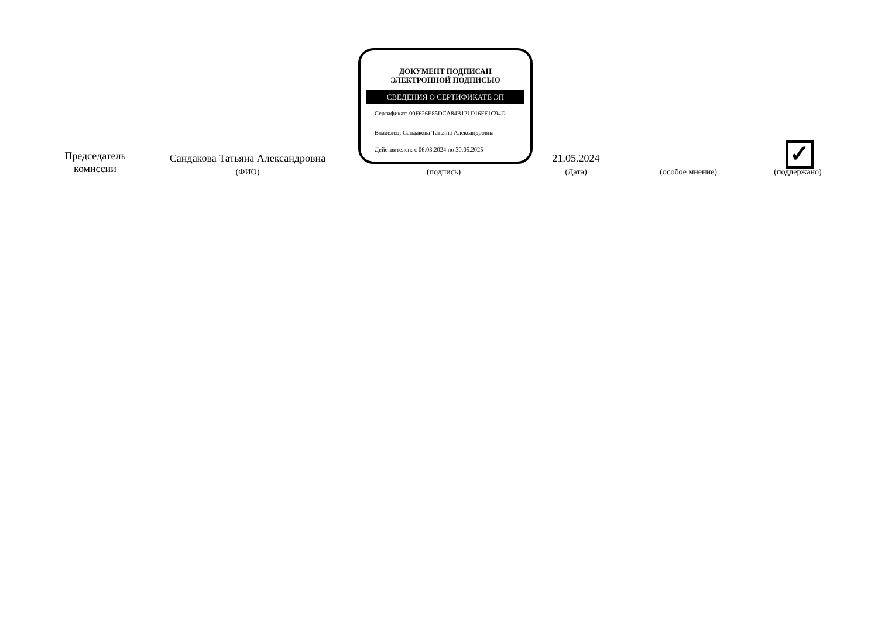Председатель комиссии
Сандакова Татьяна Александровна
(ФИО)
ДОКУМЕНТ ПОДПИСАН
ЭЛЕКТРОННОЙ ПОДПИСЬЮ
СВЕДЕНИЯ О СЕРТИФИКАТЕ ЭП
Сертификат: 00F626E85DCA84B121D16FF1C94D
Владелец: Сандакова Татьяна Александровна
Действителен: с 06.03.2024 по 30.05.2025
(подпись)
21.05.2024
(Дата)
(особое мнение) ✓
(поддержано)